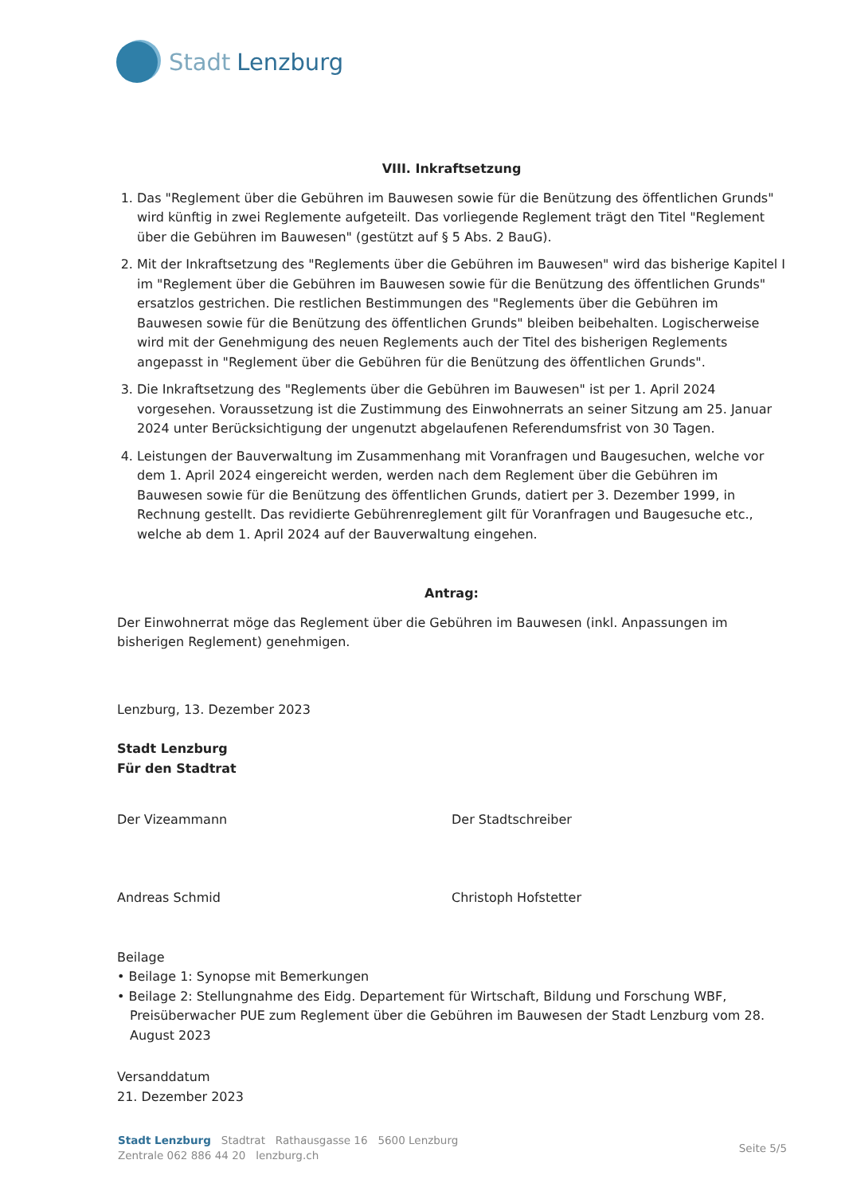Stadt Lenzburg
VIII. Inkraftsetzung
1. Das "Reglement über die Gebühren im Bauwesen sowie für die Benützung des öffentlichen Grunds" wird künftig in zwei Reglemente aufgeteilt. Das vorliegende Reglement trägt den Titel "Reglement über die Gebühren im Bauwesen" (gestützt auf § 5 Abs. 2 BauG).
2. Mit der Inkraftsetzung des "Reglements über die Gebühren im Bauwesen" wird das bisherige Kapitel I im "Reglement über die Gebühren im Bauwesen sowie für die Benützung des öffentlichen Grunds" ersatzlos gestrichen. Die restlichen Bestimmungen des "Reglements über die Gebühren im Bauwesen sowie für die Benützung des öffentlichen Grunds" bleiben beibehalten. Logischerweise wird mit der Genehmigung des neuen Reglements auch der Titel des bisherigen Reglements angepasst in "Reglement über die Gebühren für die Benützung des öffentlichen Grunds".
3. Die Inkraftsetzung des "Reglements über die Gebühren im Bauwesen" ist per 1. April 2024 vorgesehen. Voraussetzung ist die Zustimmung des Einwohnerrats an seiner Sitzung am 25. Januar 2024 unter Berücksichtigung der ungenutzt abgelaufenen Referendumsfrist von 30 Tagen.
4. Leistungen der Bauverwaltung im Zusammenhang mit Voranfragen und Baugesuchen, welche vor dem 1. April 2024 eingereicht werden, werden nach dem Reglement über die Gebühren im Bauwesen sowie für die Benützung des öffentlichen Grunds, datiert per 3. Dezember 1999, in Rechnung gestellt. Das revidierte Gebührenreglement gilt für Voranfragen und Baugesuche etc., welche ab dem 1. April 2024 auf der Bauverwaltung eingehen.
Antrag:
Der Einwohnerrat möge das Reglement über die Gebühren im Bauwesen (inkl. Anpassungen im bisherigen Reglement) genehmigen.
Lenzburg, 13. Dezember 2023
Stadt Lenzburg
Für den Stadtrat
Der Vizeammann
Andreas Schmid
Der Stadtschreiber
Christoph Hofstetter
Beilage
• Beilage 1: Synopse mit Bemerkungen
• Beilage 2: Stellungnahme des Eidg. Departement für Wirtschaft, Bildung und Forschung WBF, Preisüberwacher PUE zum Reglement über die Gebühren im Bauwesen der Stadt Lenzburg vom 28. August 2023
Versanddatum
21. Dezember 2023
Seite 5/5
Stadt Lenzburg Stadtrat Rathausgasse 16 5600 Lenzburg
Zentrale 062 886 44 20 lenzburg.ch